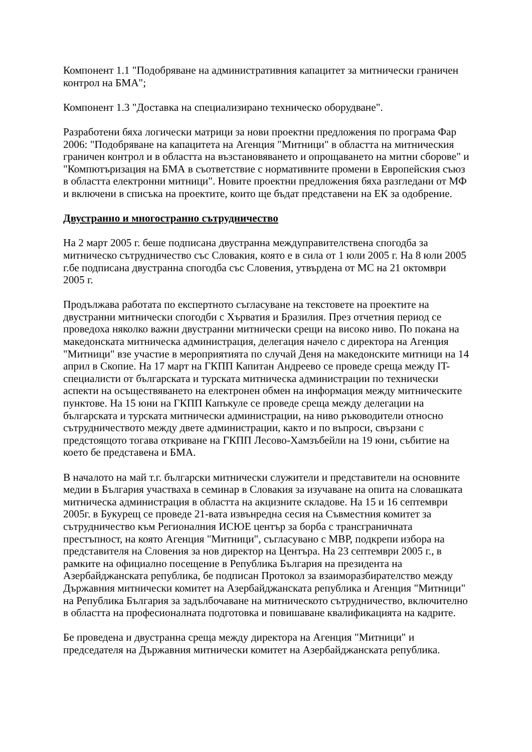Компонент 1.1 "Подобряване на административния капацитет за митнически граничен контрол на БМА";
Компонент 1.3 "Доставка на специализирано техническо оборудване".
Разработени бяха логически матрици за нови проектни предложения по програма Фар 2006: "Подобряване на капацитета на Агенция "Митници" в областта на митническия граничен контрол и в областта на възстановяването и опрощаването на митни сборове" и "Компютъризация на БМА в съответствие с нормативните промени в Европейския съюз в областта електронни митници". Новите проектни предложения бяха разгледани от МФ и включени в списъка на проектите, които ще бъдат представени на ЕК за одобрение.
Двустранно и многостранно сътрудничество
На 2 март 2005 г. беше подписана двустранна междуправителствена спогодба за митническо сътрудничество със Словакия, която е в сила от 1 юли 2005 г. На 8 юли 2005 г.бе подписана двустранна спогодба със Словения, утвърдена от МС на 21 октомври 2005 г.
Продължава работата по експертното съгласуване на текстовете на проектите на двустранни митнически спогодби с Хърватия и Бразилия. През отчетния период се проведоха няколко важни двустранни митнически срещи на високо ниво. По покана на македонската митническа администрация, делегация начело с директора на Агенция "Митници" взе участие в мероприятията по случай Деня на македонските митници на 14 април в Скопие. На 17 март на ГКПП Капитан Андреево се проведе среща между IT-специалисти от българската и турската митническа администрации по технически аспекти на осъществяването на електронен обмен на информация между митническите пунктове. На 15 юни на ГКПП Капъкуле се проведе среща между делегации на българската и турската митнически администрации, на ниво ръководители относно сътрудничеството между двете администрации, както и по въпроси, свързани с предстоящото тогава откриване на ГКПП Лесово-Хамзъбейли на 19 юни, събитие на което бе представена и БМА.
В началото на май т.г. български митнически служители и представители на основните медии в България участваха в семинар в Словакия за изучаване на опита на словашката митническа администрация в областта на акцизните складове. На 15 и 16 септември 2005г. в Букурещ се проведе 21-вата извънредна сесия на Съвместния комитет за сътрудничество към Регионалния ИСЮЕ център за борба с трансграничната престъпност, на която Агенция "Митници", съгласувано с МВР, подкрепи избора на представителя на Словения за нов директор на Центъра. На 23 септември 2005 г., в рамките на официално посещение в Република България на президента на Азербайджанската република, бе подписан Протокол за взаиморазбирателство между Държавния митнически комитет на Азербайджанската република и Агенция "Митници" на Република България за задълбочаване на митническото сътрудничество, включително в областта на професионалната подготовка и повишаване квалификацията на кадрите.
Бе проведена и двустранна среща между директора на Агенция "Митници" и председателя на Държавния митнически комитет на Азербайджанската република.